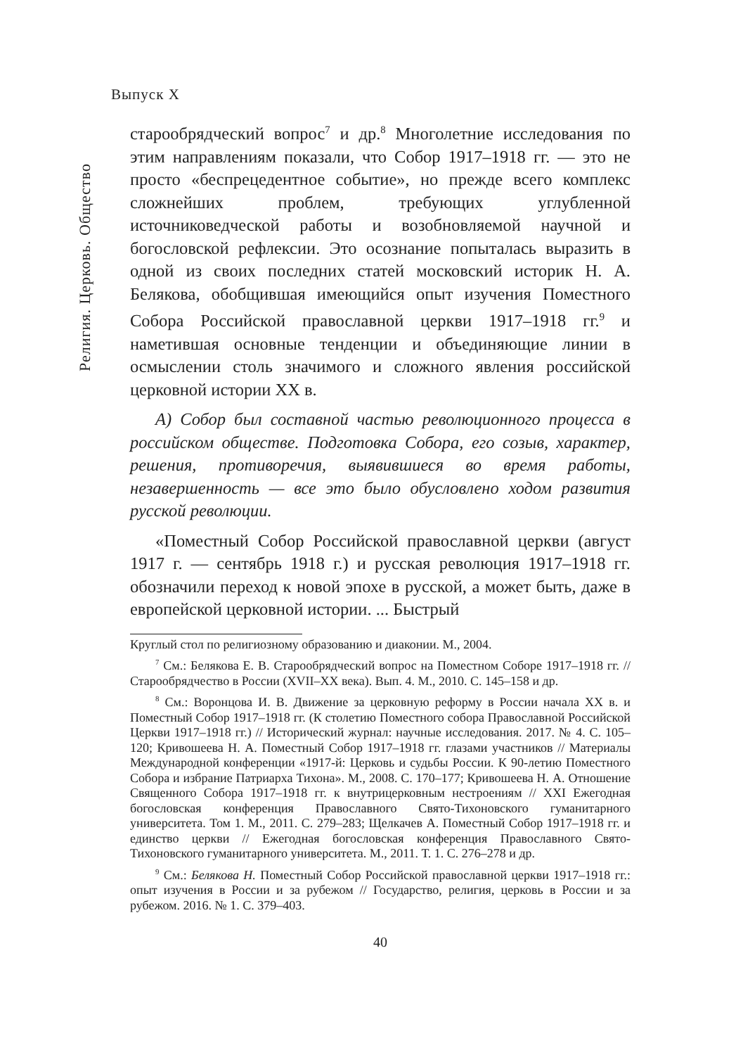Выпуск X
Религия. Церковь. Общество
старообрядческий вопрос<sup>7</sup> и др.<sup>8</sup> Многолетние исследования по этим направлениям показали, что Собор 1917–1918 гг. — это не просто «беспрецедентное событие», но прежде всего комплекс сложнейших проблем, требующих углубленной источниковедческой работы и возобновляемой научной и богословской рефлексии. Это осознание попыталась выразить в одной из своих последних статей московский историк Н. А. Белякова, обобщившая имеющийся опыт изучения Поместного Собора Российской православной церкви 1917–1918 гг.<sup>9</sup> и наметившая основные тенденции и объединяющие линии в осмыслении столь значимого и сложного явления российской церковной истории XX в.
А) Собор был составной частью революционного процесса в российском обществе. Подготовка Собора, его созыв, характер, решения, противоречия, выявившиеся во время работы, незавершенность — все это было обусловлено ходом развития русской революции.
«Поместный Собор Российской православной церкви (август 1917 г. — сентябрь 1918 г.) и русская революция 1917–1918 гг. обозначили переход к новой эпохе в русской, а может быть, даже в европейской церковной истории. ... Быстрый
Круглый стол по религиозному образованию и диаконии. М., 2004.
<sup>7</sup> См.: Белякова Е. В. Старообрядческий вопрос на Поместном Соборе 1917–1918 гг. // Старообрядчество в России (XVII–XX века). Вып. 4. М., 2010. С. 145–158 и др.
<sup>8</sup> См.: Воронцова И. В. Движение за церковную реформу в России начала XX в. и Поместный Собор 1917–1918 гг. (К столетию Поместного собора Православной Российской Церкви 1917–1918 гг.) // Исторический журнал: научные исследования. 2017. № 4. С. 105–120; Кривошеева Н. А. Поместный Собор 1917–1918 гг. глазами участников // Материалы Международной конференции «1917-й: Церковь и судьбы России. К 90-летию Поместного Собора и избрание Патриарха Тихона». М., 2008. С. 170–177; Кривошеева Н. А. Отношение Священного Собора 1917–1918 гг. к внутрицерковным нестроениям // XXI Ежегодная богословская конференция Православного Свято-Тихоновского гуманитарного университета. Том 1. М., 2011. С. 279–283; Щелкачев А. Поместный Собор 1917–1918 гг. и единство церкви // Ежегодная богословская конференция Православного Свято-Тихоновского гуманитарного университета. М., 2011. Т. 1. С. 276–278 и др.
<sup>9</sup> См.: Белякова Н. Поместный Собор Российской православной церкви 1917–1918 гг.: опыт изучения в России и за рубежом // Государство, религия, церковь в России и за рубежом. 2016. № 1. С. 379–403.
40